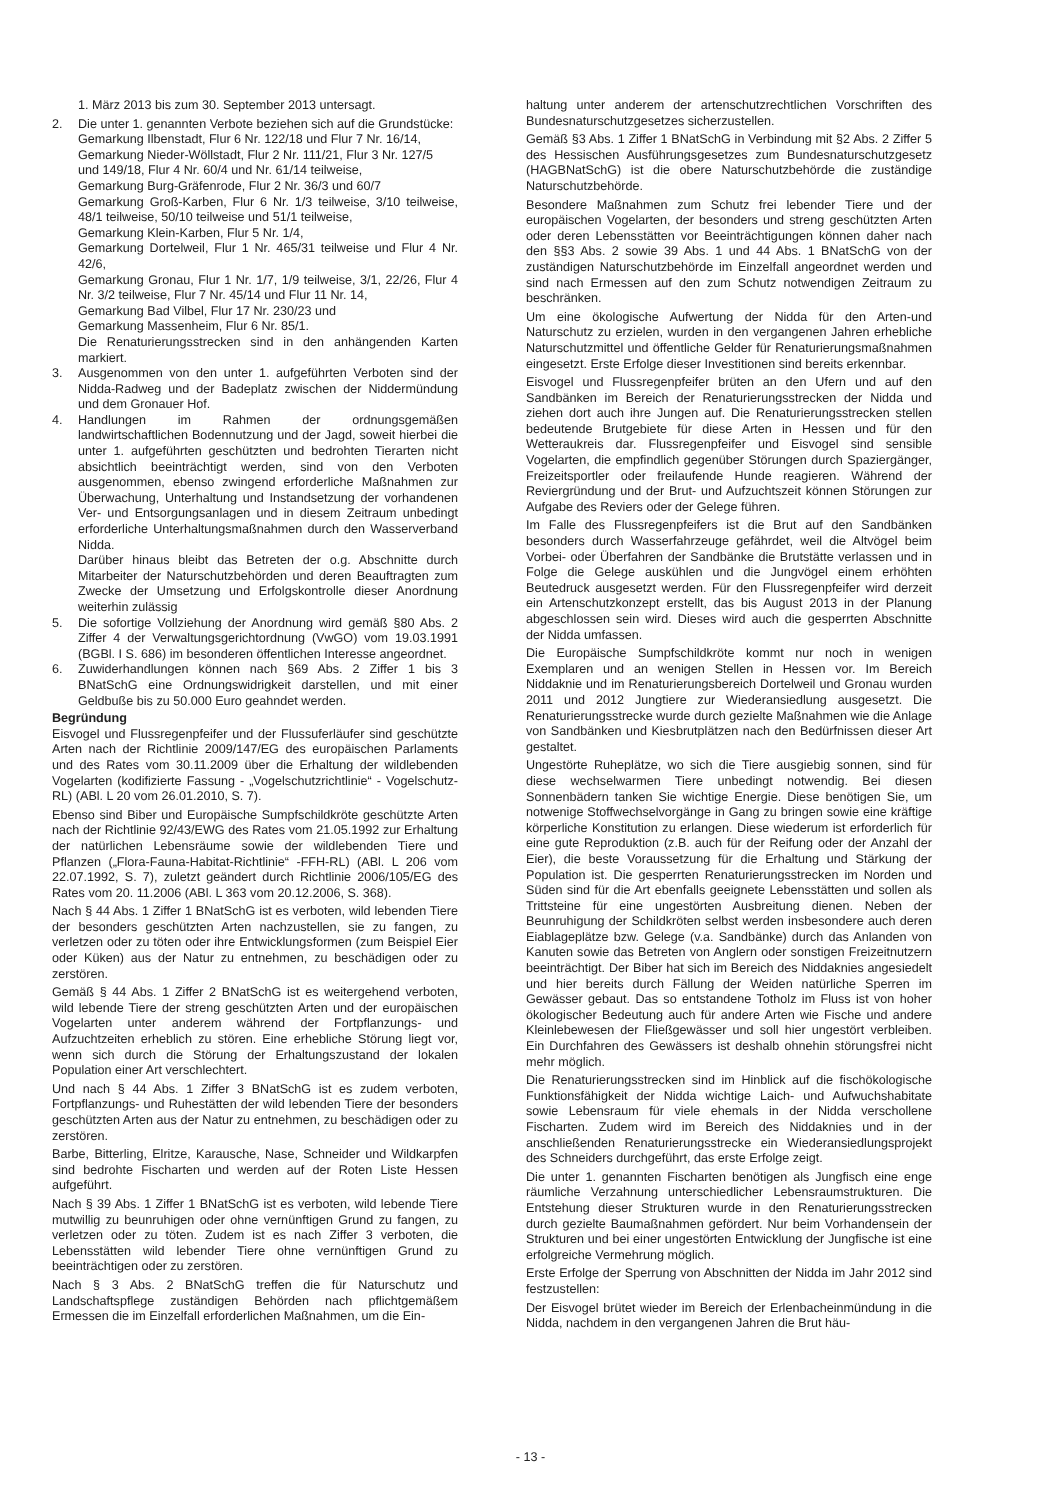1. März 2013 bis zum 30. September 2013 untersagt.
2. Die unter 1. genannten Verbote beziehen sich auf die Grundstücke:
Gemarkung Ilbenstadt, Flur 6 Nr. 122/18 und Flur 7 Nr. 16/14,
Gemarkung Nieder-Wöllstadt, Flur 2 Nr. 111/21, Flur 3 Nr. 127/5
und 149/18, Flur 4 Nr. 60/4 und Nr. 61/14 teilweise,
Gemarkung Burg-Gräfenrode, Flur 2 Nr. 36/3 und 60/7
Gemarkung Groß-Karben, Flur 6 Nr. 1/3 teilweise, 3/10 teilweise, 48/1 teilweise, 50/10 teilweise und 51/1 teilweise,
Gemarkung Klein-Karben, Flur 5 Nr. 1/4,
Gemarkung Dortelweil, Flur 1 Nr. 465/31 teilweise und Flur 4 Nr. 42/6,
Gemarkung Gronau, Flur 1 Nr. 1/7, 1/9 teilweise, 3/1, 22/26, Flur 4 Nr. 3/2 teilweise, Flur 7 Nr. 45/14 und Flur 11 Nr. 14,
Gemarkung Bad Vilbel, Flur 17 Nr. 230/23 und
Gemarkung Massenheim, Flur 6 Nr. 85/1.
Die Renaturierungsstrecken sind in den anhängenden Karten markiert.
3. Ausgenommen von den unter 1. aufgeführten Verboten sind der Nidda-Radweg und der Badeplatz zwischen der Niddermündung und dem Gronauer Hof.
4. Handlungen im Rahmen der ordnungsgemäßen landwirtschaftlichen Bodennutzung und der Jagd, soweit hierbei die unter 1. aufgeführten geschützten und bedrohten Tierarten nicht absichtlich beeinträchtigt werden, sind von den Verboten ausgenommen, ebenso zwingend erforderliche Maßnahmen zur Überwachung, Unterhaltung und Instandsetzung der vorhandenen Ver- und Entsorgungsanlagen und in diesem Zeitraum unbedingt erforderliche Unterhaltungsmaßnahmen durch den Wasserverband Nidda.
Darüber hinaus bleibt das Betreten der o.g. Abschnitte durch Mitarbeiter der Naturschutzbehörden und deren Beauftragten zum Zwecke der Umsetzung und Erfolgskontrolle dieser Anordnung weiterhin zulässig
5. Die sofortige Vollziehung der Anordnung wird gemäß §80 Abs. 2 Ziffer 4 der Verwaltungsgerichtordnung (VwGO) vom 19.03.1991 (BGBl. I S. 686) im besonderen öffentlichen Interesse angeordnet.
6. Zuwiderhandlungen können nach §69 Abs. 2 Ziffer 1 bis 3 BNatSchG eine Ordnungswidrigkeit darstellen, und mit einer Geldbuße bis zu 50.000 Euro geahndet werden.
Begründung
Eisvogel und Flussregenpfeifer und der Flussuferläufer sind geschützte Arten nach der Richtlinie 2009/147/EG des europäischen Parlaments und des Rates vom 30.11.2009 über die Erhaltung der wildlebenden Vogelarten (kodifizierte Fassung - „Vogelschutzrichtlinie“ - Vogelschutz-RL) (ABl. L 20 vom 26.01.2010, S. 7).
Ebenso sind Biber und Europäische Sumpfschildkröte geschützte Arten nach der Richtlinie 92/43/EWG des Rates vom 21.05.1992 zur Erhaltung der natürlichen Lebensräume sowie der wildlebenden Tiere und Pflanzen („Flora-Fauna-Habitat-Richtlinie“ -FFH-RL) (ABl. L 206 vom 22.07.1992, S. 7), zuletzt geändert durch Richtlinie 2006/105/EG des Rates vom 20. 11.2006 (ABl. L 363 vom 20.12.2006, S. 368).
Nach § 44 Abs. 1 Ziffer 1 BNatSchG ist es verboten, wild lebenden Tiere der besonders geschützten Arten nachzustellen, sie zu fangen, zu verletzen oder zu töten oder ihre Entwicklungsformen (zum Beispiel Eier oder Küken) aus der Natur zu entnehmen, zu beschädigen oder zu zerstören.
Gemäß § 44 Abs. 1 Ziffer 2 BNatSchG ist es weitergehend verboten, wild lebende Tiere der streng geschützten Arten und der europäischen Vogelarten unter anderem während der Fortpflanzungs- und Aufzuchtzeiten erheblich zu stören. Eine erhebliche Störung liegt vor, wenn sich durch die Störung der Erhaltungszustand der lokalen Population einer Art verschlechtert.
Und nach § 44 Abs. 1 Ziffer 3 BNatSchG ist es zudem verboten, Fortpflanzungs- und Ruhestätten der wild lebenden Tiere der besonders geschützten Arten aus der Natur zu entnehmen, zu beschädigen oder zu zerstören.
Barbe, Bitterling, Elritze, Karausche, Nase, Schneider und Wildkarpfen sind bedrohte Fischarten und werden auf der Roten Liste Hessen aufgeführt.
Nach § 39 Abs. 1 Ziffer 1 BNatSchG ist es verboten, wild lebende Tiere mutwillig zu beunruhigen oder ohne vernünftigen Grund zu fangen, zu verletzen oder zu töten. Zudem ist es nach Ziffer 3 verboten, die Lebensstätten wild lebender Tiere ohne vernünftigen Grund zu beeinträchtigen oder zu zerstören.
Nach § 3 Abs. 2 BNatSchG treffen die für Naturschutz und Landschaftspflege zuständigen Behörden nach pflichtgemäßem Ermessen die im Einzelfall erforderlichen Maßnahmen, um die Ein-
haltung unter anderem der artenschutzrechtlichen Vorschriften des Bundesnaturschutzgesetzes sicherzustellen.
Gemäß §3 Abs. 1 Ziffer 1 BNatSchG in Verbindung mit §2 Abs. 2 Ziffer 5 des Hessischen Ausführungsgesetzes zum Bundesnaturschutzgesetz (HAGBNatSchG) ist die obere Naturschutzbehörde die zuständige Naturschutzbehörde.
Besondere Maßnahmen zum Schutz frei lebender Tiere und der europäischen Vogelarten, der besonders und streng geschützten Arten oder deren Lebensstätten vor Beeinträchtigungen können daher nach den §§3 Abs. 2 sowie 39 Abs. 1 und 44 Abs. 1 BNatSchG von der zuständigen Naturschutzbehörde im Einzelfall angeordnet werden und sind nach Ermessen auf den zum Schutz notwendigen Zeitraum zu beschränken.
Um eine ökologische Aufwertung der Nidda für den Arten-und Naturschutz zu erzielen, wurden in den vergangenen Jahren erhebliche Naturschutzmittel und öffentliche Gelder für Renaturierungsmaßnahmen eingesetzt. Erste Erfolge dieser Investitionen sind bereits erkennbar.
Eisvogel und Flussregenpfeifer brüten an den Ufern und auf den Sandbänken im Bereich der Renaturierungsstrecken der Nidda und ziehen dort auch ihre Jungen auf. Die Renaturierungsstrecken stellen bedeutende Brutgebiete für diese Arten in Hessen und für den Wetteraukreis dar. Flussregenpfeifer und Eisvogel sind sensible Vogelarten, die empfindlich gegenüber Störungen durch Spaziergänger, Freizeitsportler oder freilaufende Hunde reagieren. Während der Reviergründung und der Brut- und Aufzuchtszeit können Störungen zur Aufgabe des Reviers oder der Gelege führen.
Im Falle des Flussregenpfeifers ist die Brut auf den Sandbänken besonders durch Wasserfahrzeuge gefährdet, weil die Altvögel beim Vorbei- oder Überfahren der Sandbänke die Brutstätte verlassen und in Folge die Gelege auskühlen und die Jungvögel einem erhöhten Beutedruck ausgesetzt werden. Für den Flussregenpfeifer wird derzeit ein Artenschutzkonzept erstellt, das bis August 2013 in der Planung abgeschlossen sein wird. Dieses wird auch die gesperrten Abschnitte der Nidda umfassen.
Die Europäische Sumpfschildkröte kommt nur noch in wenigen Exemplaren und an wenigen Stellen in Hessen vor. Im Bereich Niddaknie und im Renaturierungsbereich Dortelweil und Gronau wurden 2011 und 2012 Jungtiere zur Wiederansiedlung ausgesetzt. Die Renaturierungsstrecke wurde durch gezielte Maßnahmen wie die Anlage von Sandbänken und Kiesbrutplätzen nach den Bedürfnissen dieser Art gestaltet.
Ungestörte Ruheplätze, wo sich die Tiere ausgiebig sonnen, sind für diese wechselwarmen Tiere unbedingt notwendig. Bei diesen Sonnenbädern tanken Sie wichtige Energie. Diese benötigen Sie, um notwenige Stoffwechselvorgänge in Gang zu bringen sowie eine kräftige körperliche Konstitution zu erlangen. Diese wiederum ist erforderlich für eine gute Reproduktion (z.B. auch für der Reifung oder der Anzahl der Eier), die beste Voraussetzung für die Erhaltung und Stärkung der Population ist. Die gesperrten Renaturierungsstrecken im Norden und Süden sind für die Art ebenfalls geeignete Lebensstätten und sollen als Trittsteine für eine ungestörten Ausbreitung dienen. Neben der Beunruhigung der Schildkröten selbst werden insbesondere auch deren Eiablageplätze bzw. Gelege (v.a. Sandbänke) durch das Anlanden von Kanuten sowie das Betreten von Anglern oder sonstigen Freizeitnutzern beeinträchtigt. Der Biber hat sich im Bereich des Niddaknies angesiedelt und hier bereits durch Fällung der Weiden natürliche Sperren im Gewässer gebaut. Das so entstandene Totholz im Fluss ist von hoher ökologischer Bedeutung auch für andere Arten wie Fische und andere Kleinlebewesen der Fließgewässer und soll hier ungestört verbleiben. Ein Durchfahren des Gewässers ist deshalb ohnehin störungsfrei nicht mehr möglich.
Die Renaturierungsstrecken sind im Hinblick auf die fischökologische Funktionsfähigkeit der Nidda wichtige Laich- und Aufwuchshabitate sowie Lebensraum für viele ehemals in der Nidda verschollene Fischarten. Zudem wird im Bereich des Niddaknies und in der anschließenden Renaturierungsstrecke ein Wiederansiedlungsprojekt des Schneiders durchgeführt, das erste Erfolge zeigt.
Die unter 1. genannten Fischarten benötigen als Jungfisch eine enge räumliche Verzahnung unterschiedlicher Lebensraumstrukturen. Die Entstehung dieser Strukturen wurde in den Renaturierungsstrecken durch gezielte Baumaßnahmen gefördert. Nur beim Vorhandensein der Strukturen und bei einer ungestörten Entwicklung der Jungfische ist eine erfolgreiche Vermehrung möglich.
Erste Erfolge der Sperrung von Abschnitten der Nidda im Jahr 2012 sind festzustellen:
Der Eisvogel brütet wieder im Bereich der Erlenbacheinmündung in die Nidda, nachdem in den vergangenen Jahren die Brut häu-
- 13 -